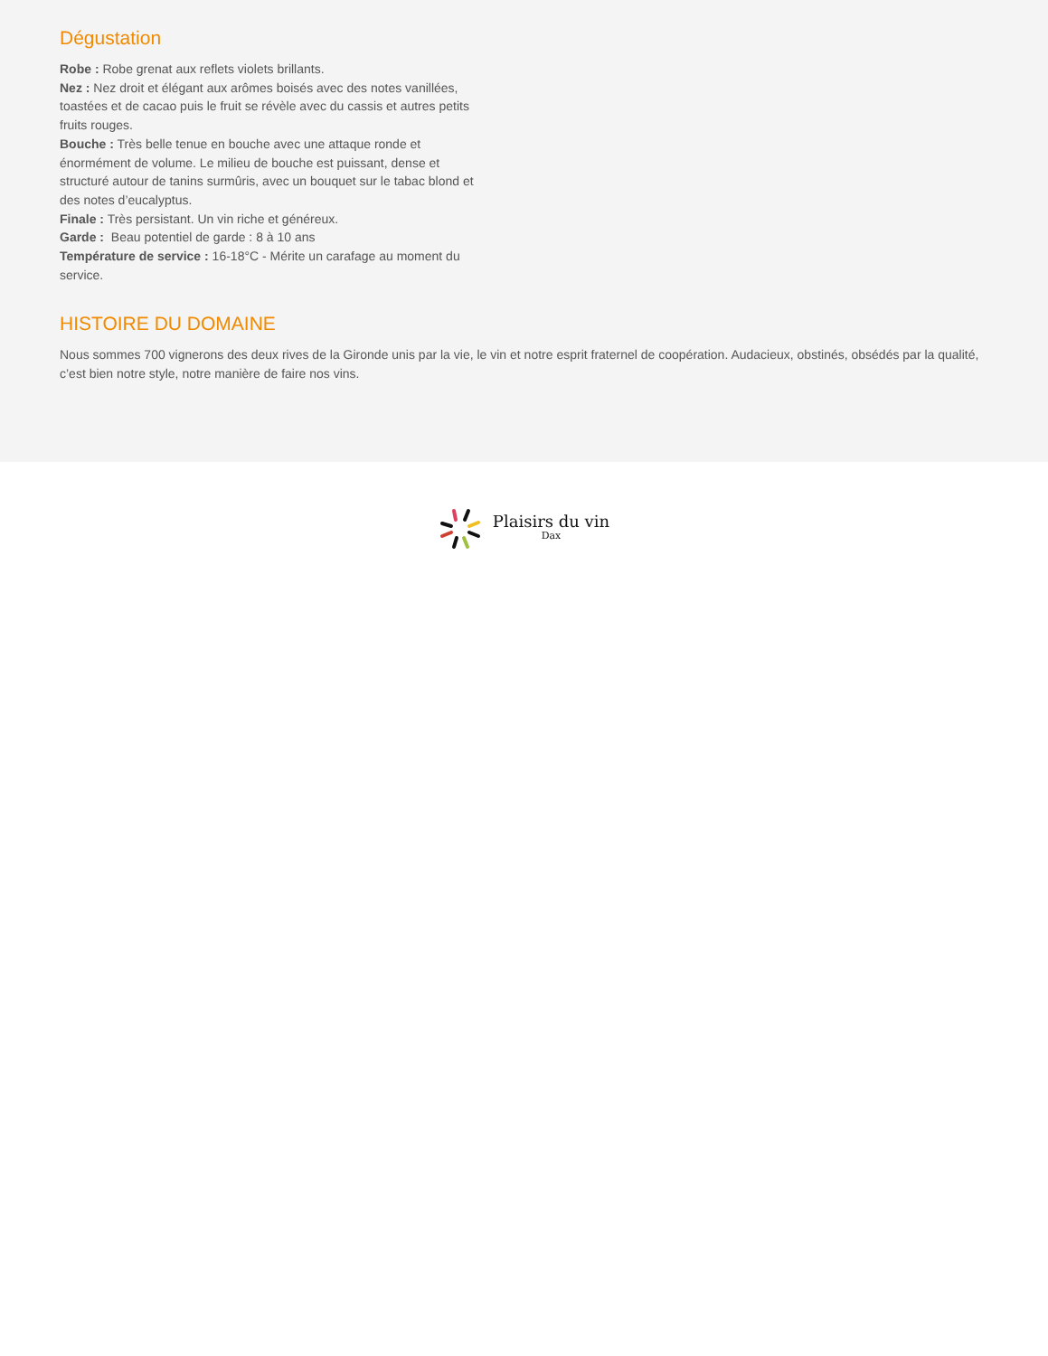Dégustation
Robe : Robe grenat aux reflets violets brillants.
Nez : Nez droit et élégant aux arômes boisés avec des notes vanillées, toastées et de cacao puis le fruit se révèle avec du cassis et autres petits fruits rouges.
Bouche : Très belle tenue en bouche avec une attaque ronde et énormément de volume. Le milieu de bouche est puissant, dense et structuré autour de tanins surmûris, avec un bouquet sur le tabac blond et des notes d’eucalyptus.
Finale : Très persistant. Un vin riche et généreux.
Garde : Beau potentiel de garde : 8 à 10 ans
Température de service : 16-18°C - Mérite un carafage au moment du service.
HISTOIRE DU DOMAINE
Nous sommes 700 vignerons des deux rives de la Gironde unis par la vie, le vin et notre esprit fraternel de coopération. Audacieux, obstinés, obsédés par la qualité, c’est bien notre style, notre manière de faire nos vins.
Plaisirs du vin
Dax